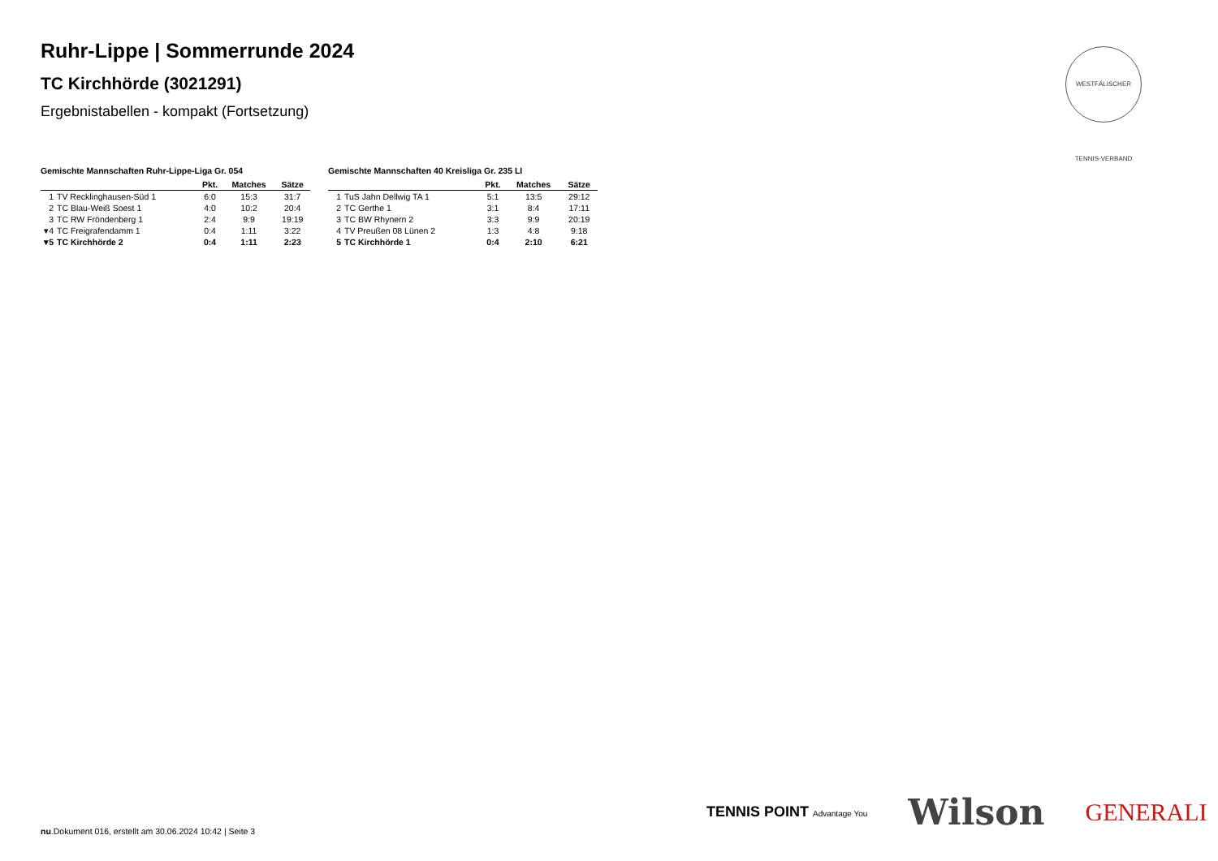Ruhr-Lippe | Sommerrunde 2024
TC Kirchhörde (3021291)
Ergebnistabellen - kompakt (Fortsetzung)
WESTFÄLISCHER TENNIS-VERBAND
Gemischte Mannschaften Ruhr-Lippe-Liga Gr. 054
| | | Pkt. | Matches | Sätze |
| --- | --- | --- | --- | --- |
| 1 | TV Recklinghausen-Süd 1 | 6:0 | 15:3 | 31:7 |
| 2 | TC Blau-Weiß Soest 1 | 4:0 | 10:2 | 20:4 |
| 3 | TC RW Fröndenberg 1 | 2:4 | 9:9 | 19:19 |
| ▾4 | TC Freigrafendamm 1 | 0:4 | 1:11 | 3:22 |
| ▾5 | TC Kirchhörde 2 | 0:4 | 1:11 | 2:23 |
Gemischte Mannschaften 40 Kreisliga Gr. 235 LI
| | | Pkt. | Matches | Sätze |
| --- | --- | --- | --- | --- |
| 1 | TuS Jahn Dellwig TA 1 | 5:1 | 13:5 | 29:12 |
| 2 | TC Gerthe 1 | 3:1 | 8:4 | 17:11 |
| 3 | TC BW Rhynern 2 | 3:3 | 9:9 | 20:19 |
| 4 | TV Preußen 08 Lünen 2 | 1:3 | 4:8 | 9:18 |
| 5 | TC Kirchhörde 1 | 0:4 | 2:10 | 6:21 |
TENNIS POINT Advantage You Wilson GENERALI
nu.Dokument 016, erstellt am 30.06.2024 10:42 | Seite 3